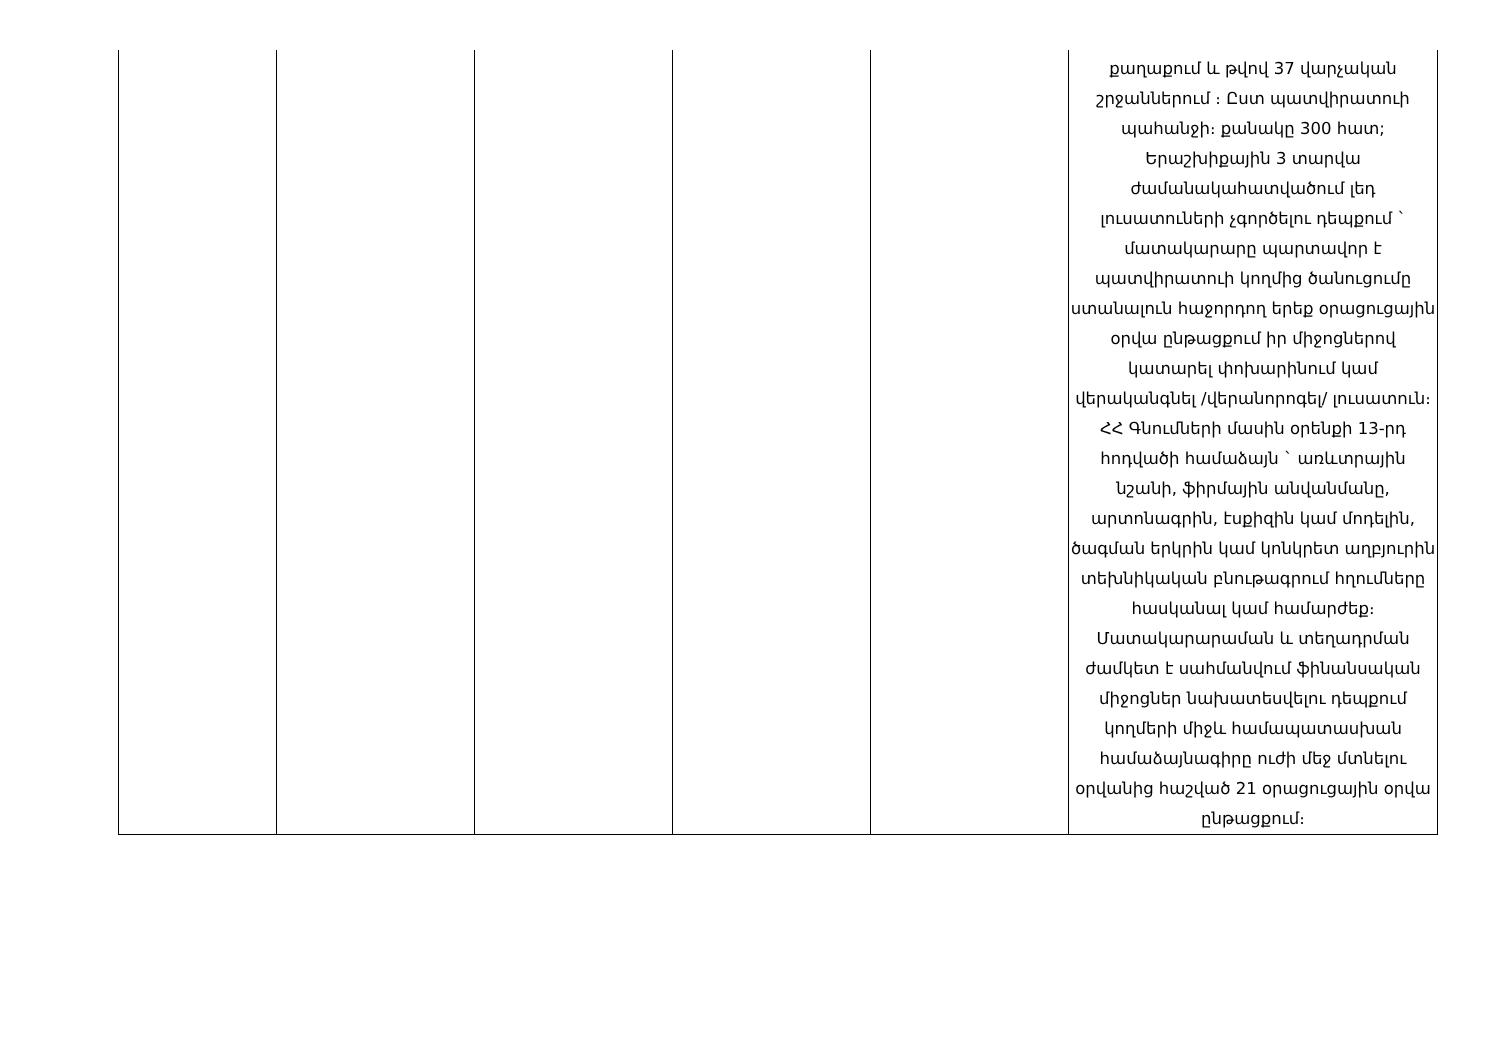| | | | | | քաղաքում և թվով 37 վարչական շրջաններում ։ Ըստ պատվիրատուի պահանջի։ քանակը 300 հատ; Երաշխիքային 3 տարվա ժամանակահատվածում լեդ լուսատուների չգործելու դեպքում ` մատակարարը պարտավոր է պատվիրատուի կողմից ծանուցումը ստանալուն հաջորդող երեք օրացուցային օրվա ընթացքում իր միջոցներով կատարել փոխարինում կամ վերականգնել /վերանորոգել/ լուսատուն։ ՀՀ Գնումների մասին օրենքի 13-րդ հոդվածի համաձայն ` առևտրային նշանի, ֆիրմային անվանմանը, արտոնագրին, էսքիզին կամ մոդելին, ծագման երկրին կամ կոնկրետ աղբյուրին տեխնիկական բնութագրում հղումները հասկանալ կամ համարժեք։ Մատակարարաման և տեղադրման ժամկետ է սահմանվում ֆինանսական միջոցներ նախատեսվելու դեպքում կողմերի միջև համապատասխան համաձայնագիրը ուժի մեջ մտնելու օրվանից հաշված 21 օրացուցային օրվա ընթացքում։ |